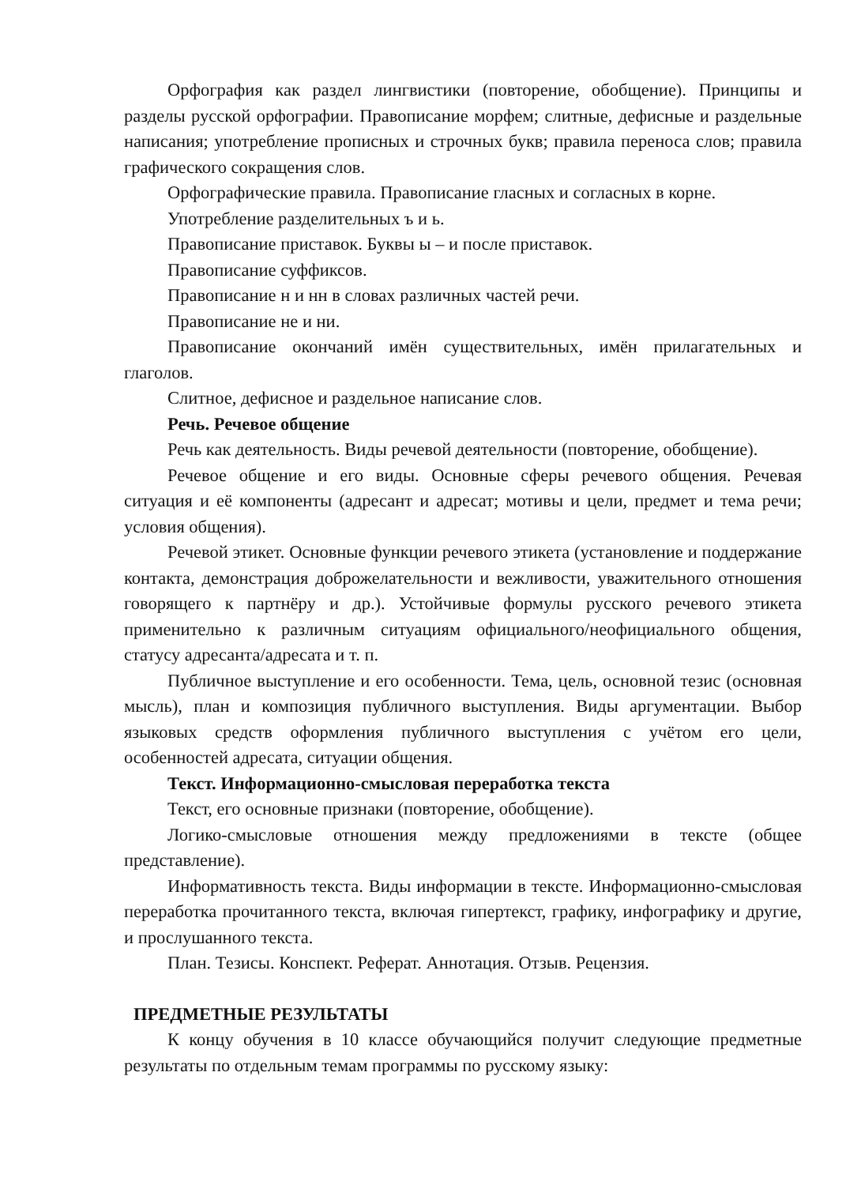Орфография как раздел лингвистики (повторение, обобщение). Принципы и разделы русской орфографии. Правописание морфем; слитные, дефисные и раздельные написания; употребление прописных и строчных букв; правила переноса слов; правила графического сокращения слов.
Орфографические правила. Правописание гласных и согласных в корне.
Употребление разделительных ъ и ь.
Правописание приставок. Буквы ы – и после приставок.
Правописание суффиксов.
Правописание н и нн в словах различных частей речи.
Правописание не и ни.
Правописание окончаний имён существительных, имён прилагательных и глаголов.
Слитное, дефисное и раздельное написание слов.
Речь. Речевое общение
Речь как деятельность. Виды речевой деятельности (повторение, обобщение).
Речевое общение и его виды. Основные сферы речевого общения. Речевая ситуация и её компоненты (адресант и адресат; мотивы и цели, предмет и тема речи; условия общения).
Речевой этикет. Основные функции речевого этикета (установление и поддержание контакта, демонстрация доброжелательности и вежливости, уважительного отношения говорящего к партнёру и др.). Устойчивые формулы русского речевого этикета применительно к различным ситуациям официального/неофициального общения, статусу адресанта/адресата и т. п.
Публичное выступление и его особенности. Тема, цель, основной тезис (основная мысль), план и композиция публичного выступления. Виды аргументации. Выбор языковых средств оформления публичного выступления с учётом его цели, особенностей адресата, ситуации общения.
Текст. Информационно-смысловая переработка текста
Текст, его основные признаки (повторение, обобщение).
Логико-смысловые отношения между предложениями в тексте (общее представление).
Информативность текста. Виды информации в тексте. Информационно-смысловая переработка прочитанного текста, включая гипертекст, графику, инфографику и другие, и прослушанного текста.
План. Тезисы. Конспект. Реферат. Аннотация. Отзыв. Рецензия.
ПРЕДМЕТНЫЕ РЕЗУЛЬТАТЫ
К концу обучения в 10 классе обучающийся получит следующие предметные результаты по отдельным темам программы по русскому языку: